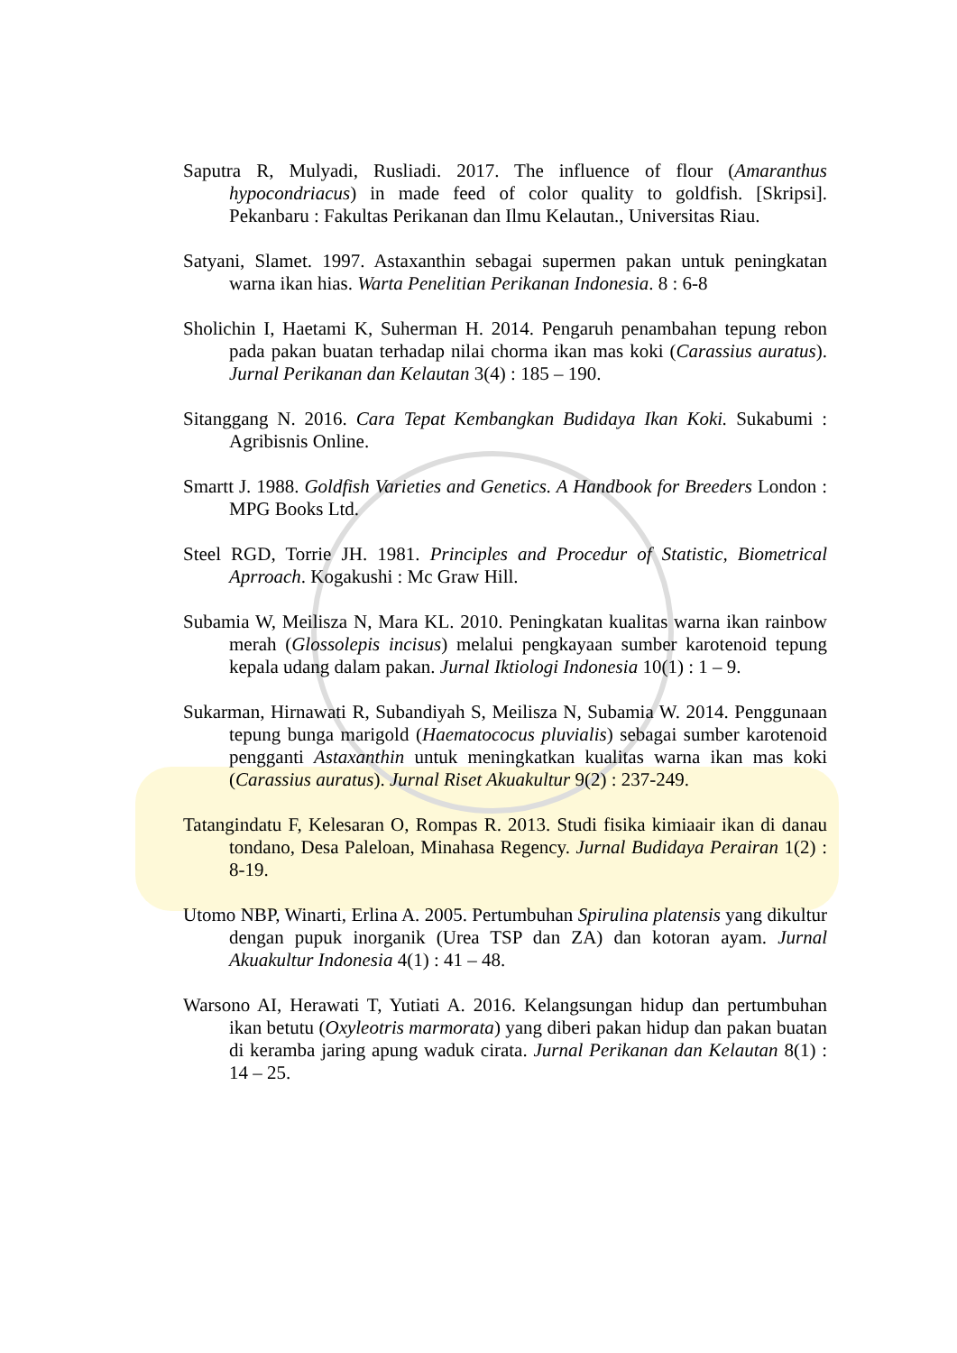Saputra R, Mulyadi, Rusliadi. 2017. The influence of flour (Amaranthus hypocondriacus) in made feed of color quality to goldfish. [Skripsi]. Pekanbaru : Fakultas Perikanan dan Ilmu Kelautan., Universitas Riau.
Satyani, Slamet. 1997. Astaxanthin sebagai supermen pakan untuk peningkatan warna ikan hias. Warta Penelitian Perikanan Indonesia. 8 : 6-8
Sholichin I, Haetami K, Suherman H. 2014. Pengaruh penambahan tepung rebon pada pakan buatan terhadap nilai chorma ikan mas koki (Carassius auratus). Jurnal Perikanan dan Kelautan 3(4) : 185 – 190.
Sitanggang N. 2016. Cara Tepat Kembangkan Budidaya Ikan Koki. Sukabumi : Agribisnis Online.
Smartt J. 1988. Goldfish Varieties and Genetics. A Handbook for Breeders London : MPG Books Ltd.
Steel RGD, Torrie JH. 1981. Principles and Procedur of Statistic, Biometrical Aprroach. Kogakushi : Mc Graw Hill.
Subamia W, Meilisza N, Mara KL. 2010. Peningkatan kualitas warna ikan rainbow merah (Glossolepis incisus) melalui pengkayaan sumber karotenoid tepung kepala udang dalam pakan. Jurnal Iktiologi Indonesia 10(1) : 1 – 9.
Sukarman, Hirnawati R, Subandiyah S, Meilisza N, Subamia W. 2014. Penggunaan tepung bunga marigold (Haematococus pluvialis) sebagai sumber karotenoid pengganti Astaxanthin untuk meningkatkan kualitas warna ikan mas koki (Carassius auratus). Jurnal Riset Akuakultur 9(2) : 237-249.
Tatangindatu F, Kelesaran O, Rompas R. 2013. Studi fisika kimiaair ikan di danau tondano, Desa Paleloan, Minahasa Regency. Jurnal Budidaya Perairan 1(2) : 8-19.
Utomo NBP, Winarti, Erlina A. 2005. Pertumbuhan Spirulina platensis yang dikultur dengan pupuk inorganik (Urea TSP dan ZA) dan kotoran ayam. Jurnal Akuakultur Indonesia 4(1) : 41 – 48.
Warsono AI, Herawati T, Yutiati A. 2016. Kelangsungan hidup dan pertumbuhan ikan betutu (Oxyleotris marmorata) yang diberi pakan hidup dan pakan buatan di keramba jaring apung waduk cirata. Jurnal Perikanan dan Kelautan 8(1) : 14 – 25.